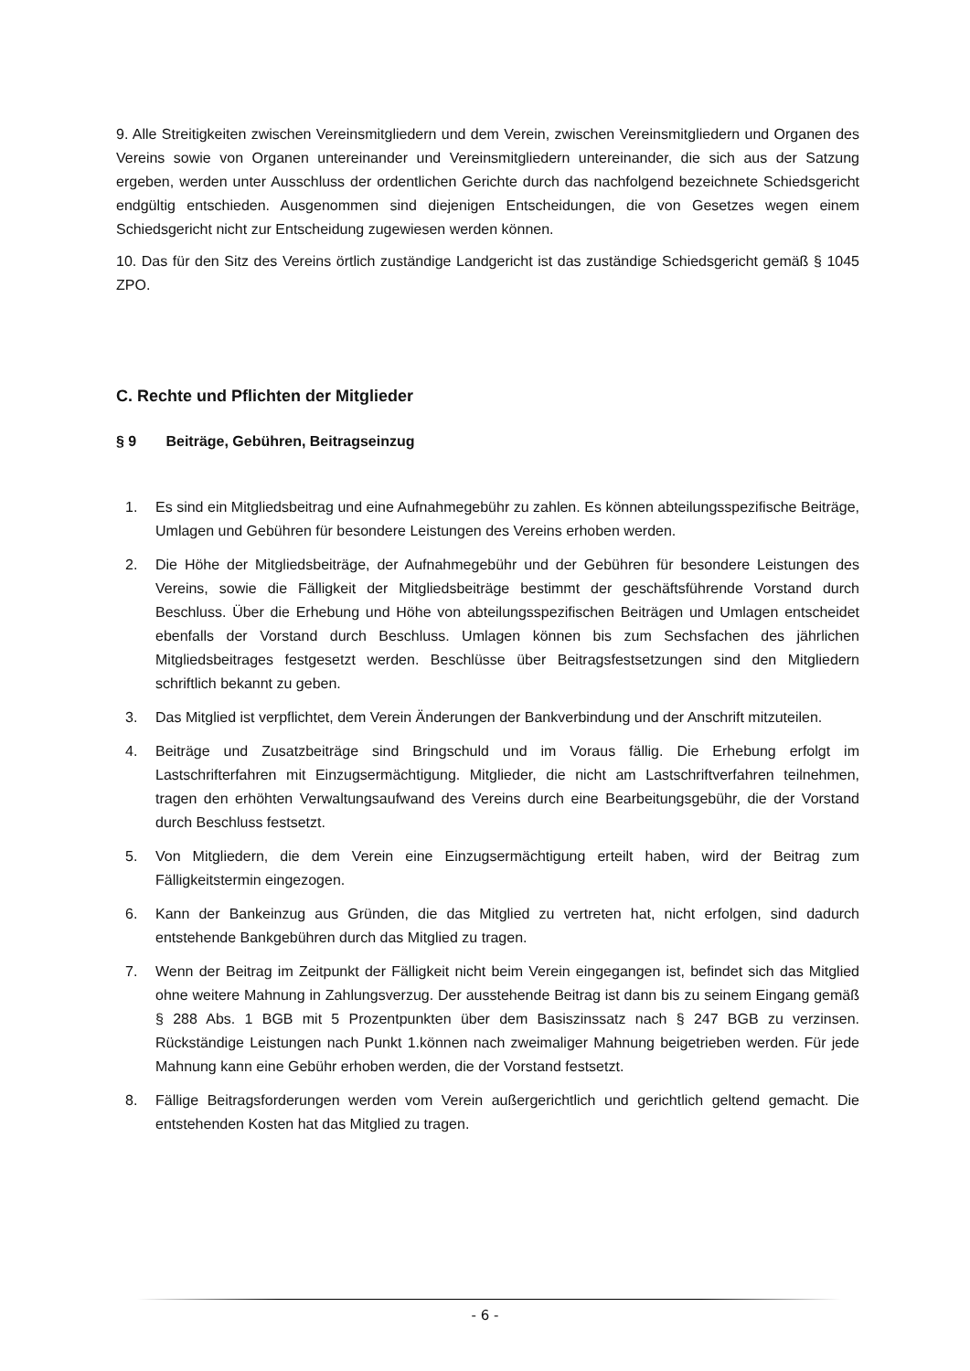9. Alle Streitigkeiten zwischen Vereinsmitgliedern und dem Verein, zwischen Vereinsmitgliedern und Organen des Vereins sowie von Organen untereinander und Vereinsmitgliedern untereinander, die sich aus der Satzung ergeben, werden unter Ausschluss der ordentlichen Gerichte durch das nachfolgend bezeichnete Schiedsgericht endgültig entschieden. Ausgenommen sind diejenigen Entscheidungen, die von Gesetzes wegen einem Schiedsgericht nicht zur Entscheidung zugewiesen werden können.
10. Das für den Sitz des Vereins örtlich zuständige Landgericht ist das zuständige Schiedsgericht gemäß § 1045 ZPO.
C. Rechte und Pflichten der Mitglieder
§ 9 Beiträge, Gebühren, Beitragseinzug
1. Es sind ein Mitgliedsbeitrag und eine Aufnahmegebühr zu zahlen. Es können abteilungsspezifische Beiträge, Umlagen und Gebühren für besondere Leistungen des Vereins erhoben werden.
2. Die Höhe der Mitgliedsbeiträge, der Aufnahmegebühr und der Gebühren für besondere Leistungen des Vereins, sowie die Fälligkeit der Mitgliedsbeiträge bestimmt der geschäftsführende Vorstand durch Beschluss. Über die Erhebung und Höhe von abteilungsspezifischen Beiträgen und Umlagen entscheidet ebenfalls der Vorstand durch Beschluss. Umlagen können bis zum Sechsfachen des jährlichen Mitgliedsbeitrages festgesetzt werden. Beschlüsse über Beitragsfestsetzungen sind den Mitgliedern schriftlich bekannt zu geben.
3. Das Mitglied ist verpflichtet, dem Verein Änderungen der Bankverbindung und der Anschrift mitzuteilen.
4. Beiträge und Zusatzbeiträge sind Bringschuld und im Voraus fällig. Die Erhebung erfolgt im Lastschrifterfahren mit Einzugsermächtigung. Mitglieder, die nicht am Lastschriftverfahren teilnehmen, tragen den erhöhten Verwaltungsaufwand des Vereins durch eine Bearbeitungsgebühr, die der Vorstand durch Beschluss festsetzt.
5. Von Mitgliedern, die dem Verein eine Einzugsermächtigung erteilt haben, wird der Beitrag zum Fälligkeitstermin eingezogen.
6. Kann der Bankeinzug aus Gründen, die das Mitglied zu vertreten hat, nicht erfolgen, sind dadurch entstehende Bankgebühren durch das Mitglied zu tragen.
7. Wenn der Beitrag im Zeitpunkt der Fälligkeit nicht beim Verein eingegangen ist, befindet sich das Mitglied ohne weitere Mahnung in Zahlungsverzug. Der ausstehende Beitrag ist dann bis zu seinem Eingang gemäß § 288 Abs. 1 BGB mit 5 Prozentpunkten über dem Basiszinssatz nach § 247 BGB zu verzinsen. Rückständige Leistungen nach Punkt 1.können nach zweimaliger Mahnung beigetrieben werden. Für jede Mahnung kann eine Gebühr erhoben werden, die der Vorstand festsetzt.
8. Fällige Beitragsforderungen werden vom Verein außergerichtlich und gerichtlich geltend gemacht. Die entstehenden Kosten hat das Mitglied zu tragen.
- 6 -